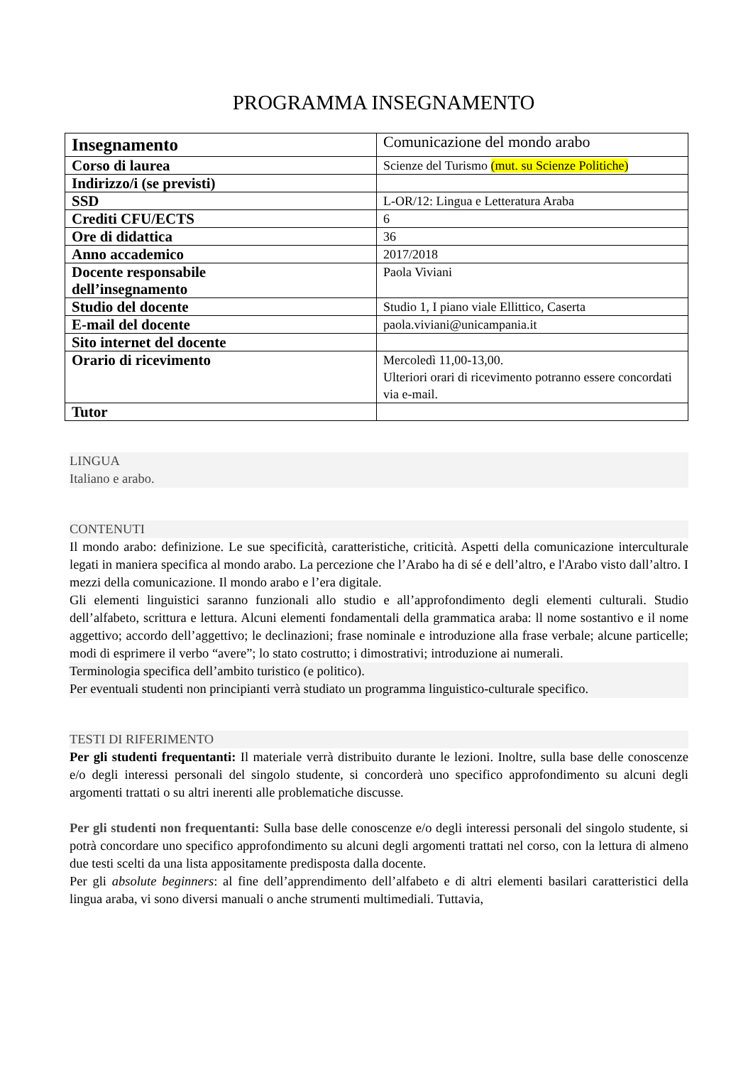PROGRAMMA INSEGNAMENTO
| Insegnamento | Comunicazione del mondo arabo |
| Corso di laurea | Scienze del Turismo (mut. su Scienze Politiche) |
| Indirizzo/i (se previsti) | |
| SSD | L-OR/12: Lingua e Letteratura Araba |
| Crediti CFU/ECTS | 6 |
| Ore di didattica | 36 |
| Anno accademico | 2017/2018 |
| Docente responsabile dell’insegnamento | Paola Viviani |
| Studio del docente | Studio 1, I piano viale Ellittico, Caserta |
| E-mail del docente | paola.viviani@unicampania.it |
| Sito internet del docente | |
| Orario di ricevimento | Mercoledì 11,00-13,00. Ulteriori orari di ricevimento potranno essere concordati via e-mail. |
| Tutor | |
LINGUA
Italiano e arabo.
CONTENUTI
Il mondo arabo: definizione. Le sue specificità, caratteristiche, criticità. Aspetti della comunicazione interculturale legati in maniera specifica al mondo arabo. La percezione che l’Arabo ha di sé e dell’altro, e l'Arabo visto dall’altro. I mezzi della comunicazione. Il mondo arabo e l’era digitale.
Gli elementi linguistici saranno funzionali allo studio e all’approfondimento degli elementi culturali. Studio dell’alfabeto, scrittura e lettura. Alcuni elementi fondamentali della grammatica araba: ll nome sostantivo e il nome aggettivo; accordo dell’aggettivo; le declinazioni; frase nominale e introduzione alla frase verbale; alcune particelle; modi di esprimere il verbo “avere”; lo stato costrutto; i dimostrativi; introduzione ai numerali.
Terminologia specifica dell’ambito turistico (e politico).
Per eventuali studenti non principianti verrà studiato un programma linguistico-culturale specifico.
TESTI DI RIFERIMENTO
Per gli studenti frequentanti: Il materiale verrà distribuito durante le lezioni. Inoltre, sulla base delle conoscenze e/o degli interessi personali del singolo studente, si concorderà uno specifico approfondimento su alcuni degli argomenti trattati o su altri inerenti alle problematiche discusse.
Per gli studenti non frequentanti: Sulla base delle conoscenze e/o degli interessi personali del singolo studente, si potrà concordare uno specifico approfondimento su alcuni degli argomenti trattati nel corso, con la lettura di almeno due testi scelti da una lista appositamente predisposta dalla docente.
Per gli absolute beginners: al fine dell’apprendimento dell’alfabeto e di altri elementi basilari caratteristici della lingua araba, vi sono diversi manuali o anche strumenti multimediali. Tuttavia,